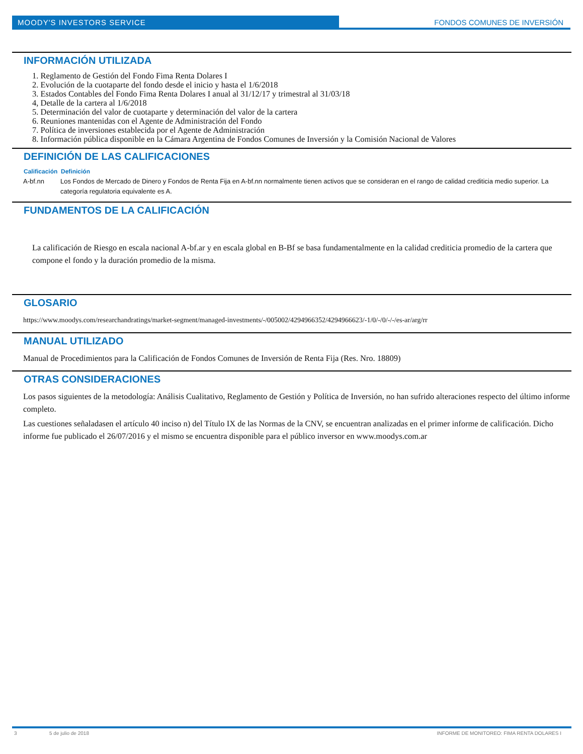MOODY'S INVESTORS SERVICE FONDOS COMUNES DE INVERSIÓN
INFORMACIÓN UTILIZADA
1. Reglamento de Gestión del Fondo Fima Renta Dolares I
2. Evolución de la cuotaparte del fondo desde el inicio y hasta el 1/6/2018
3. Estados Contables del Fondo Fima Renta Dolares I anual al 31/12/17 y trimestral al 31/03/18
4, Detalle de la cartera al 1/6/2018
5. Determinación del valor de cuotaparte y determinación del valor de la cartera
6. Reuniones mantenidas con el Agente de Administración del Fondo
7. Política de inversiones establecida por el Agente de Administración
8. Información pública disponible en la Cámara Argentina de Fondos Comunes de Inversión y la Comisión Nacional de Valores
DEFINICIÓN DE LAS CALIFICACIONES
| Calificación | Definición |
| --- | --- |
| A-bf.nn | Los Fondos de Mercado de Dinero y Fondos de Renta Fija en A-bf.nn normalmente tienen activos que se consideran en el rango de calidad crediticia medio superior. La categoría regulatoria equivalente es A. |
FUNDAMENTOS DE LA CALIFICACIÓN
La calificación de Riesgo en escala nacional A-bf.ar y en escala global en B-Bf se basa fundamentalmente en la calidad crediticia promedio de la cartera que compone el fondo y la duración promedio de la misma.
GLOSARIO
https://www.moodys.com/researchandratings/market-segment/managed-investments/-/005002/4294966352/4294966623/-1/0/-/0/-/-/es-ar/arg/rr
MANUAL UTILIZADO
Manual de Procedimientos para la Calificación de Fondos Comunes de Inversión de Renta Fija (Res. Nro. 18809)
OTRAS CONSIDERACIONES
Los pasos siguientes de la metodología: Análisis Cualitativo, Reglamento de Gestión y Política de Inversión, no han sufrido alteraciones respecto del último informe completo.
Las cuestiones señaladasen el artículo 40 inciso n) del Título IX de las Normas de la CNV, se encuentran analizadas en el primer informe de calificación. Dicho informe fue publicado el 26/07/2016 y el mismo se encuentra disponible para el público inversor en www.moodys.com.ar
3 5 de julio de 2018 INFORME DE MONITOREO: FIMA RENTA DOLARES I